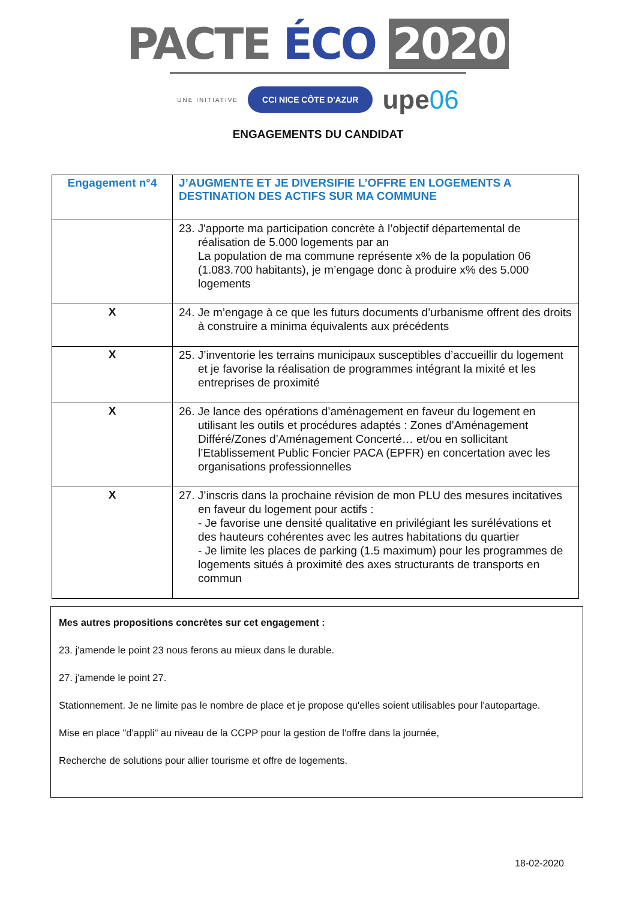PACTE ÉCO 2020
UNE INITIATIVE CCI NICE CÔTE D'AZUR upe06
ENGAGEMENTS DU CANDIDAT
| Engagement n°4 | J’AUGMENTE ET JE DIVERSIFIE L’OFFRE EN LOGEMENTS A DESTINATION DES ACTIFS SUR MA COMMUNE |
| | 23. J'apporte ma participation concrète à l’objectif départemental de réalisation de 5.000 logements par an La population de ma commune représente x% de la population 06 (1.083.700 habitants), je m’engage donc à produire x% des 5.000 logements |
| X | 24. Je m’engage à ce que les futurs documents d’urbanisme offrent des droits à construire a minima équivalents aux précédents |
| X | 25. J’inventorie les terrains municipaux susceptibles d’accueillir du logement et je favorise la réalisation de programmes intégrant la mixité et les entreprises de proximité |
| X | 26. Je lance des opérations d’aménagement en faveur du logement en utilisant les outils et procédures adaptés : Zones d’Aménagement Différé/Zones d’Aménagement Concerté… et/ou en sollicitant l’Etablissement Public Foncier PACA (EPFR) en concertation avec les organisations professionnelles |
| X | 27. J’inscris dans la prochaine révision de mon PLU des mesures incitatives en faveur du logement pour actifs : - Je favorise une densité qualitative en privilégiant les surélévations et des hauteurs cohérentes avec les autres habitations du quartier - Je limite les places de parking (1.5 maximum) pour les programmes de logements situés à proximité des axes structurants de transports en commun |
Mes autres propositions concrètes sur cet engagement :
23. j'amende le point 23 nous ferons au mieux dans le durable.
27. j'amende le point 27.
Stationnement. Je ne limite pas le nombre de place et je propose qu'elles soient utilisables pour l'autopartage.
Mise en place "d'appli" au niveau de la CCPP pour la gestion de l'offre dans la journée,
Recherche de solutions pour allier tourisme et offre de logements.
18-02-2020